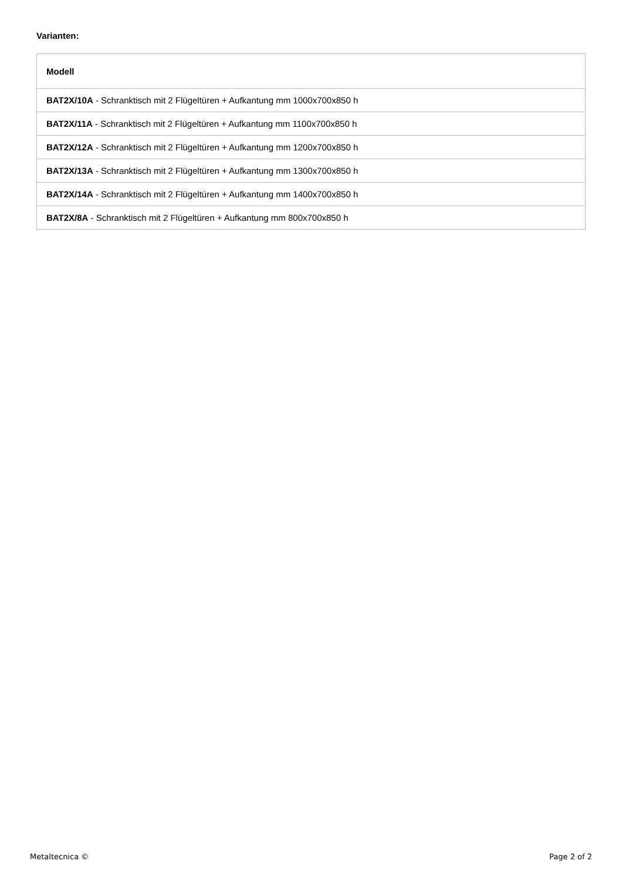Varianten:
| Modell |
| --- |
| BAT2X/10A - Schranktisch mit 2 Flügeltüren + Aufkantung mm 1000x700x850 h |
| BAT2X/11A - Schranktisch mit 2 Flügeltüren + Aufkantung mm 1100x700x850 h |
| BAT2X/12A - Schranktisch mit 2 Flügeltüren + Aufkantung mm 1200x700x850 h |
| BAT2X/13A - Schranktisch mit 2 Flügeltüren + Aufkantung mm 1300x700x850 h |
| BAT2X/14A - Schranktisch mit 2 Flügeltüren + Aufkantung mm 1400x700x850 h |
| BAT2X/8A - Schranktisch mit 2 Flügeltüren + Aufkantung mm 800x700x850 h |
Metaltecnica © Page 2 of 2